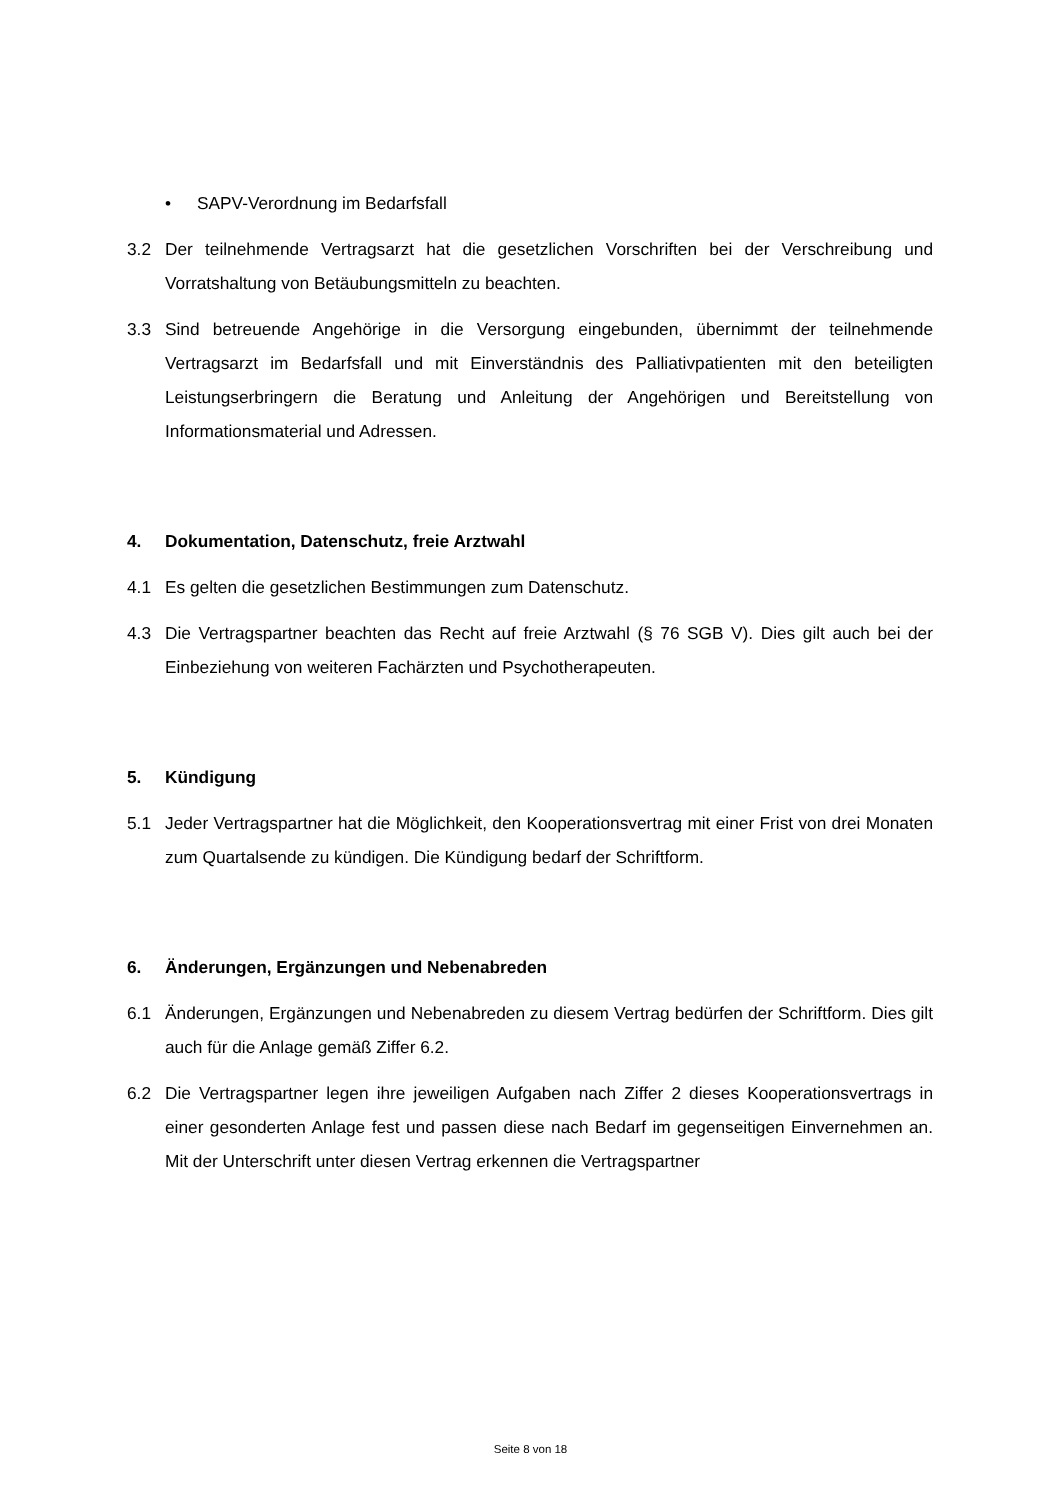• SAPV-Verordnung im Bedarfsfall
3.2 Der teilnehmende Vertragsarzt hat die gesetzlichen Vorschriften bei der Verschreibung und Vorratshaltung von Betäubungsmitteln zu beachten.
3.3 Sind betreuende Angehörige in die Versorgung eingebunden, übernimmt der teilnehmende Vertragsarzt im Bedarfsfall und mit Einverständnis des Palliativpatienten mit den beteiligten Leistungserbringern die Beratung und Anleitung der Angehörigen und Bereitstellung von Informationsmaterial und Adressen.
4. Dokumentation, Datenschutz, freie Arztwahl
4.1 Es gelten die gesetzlichen Bestimmungen zum Datenschutz.
4.3 Die Vertragspartner beachten das Recht auf freie Arztwahl (§ 76 SGB V). Dies gilt auch bei der Einbeziehung von weiteren Fachärzten und Psychotherapeuten.
5. Kündigung
5.1 Jeder Vertragspartner hat die Möglichkeit, den Kooperationsvertrag mit einer Frist von drei Monaten zum Quartalsende zu kündigen. Die Kündigung bedarf der Schriftform.
6. Änderungen, Ergänzungen und Nebenabreden
6.1 Änderungen, Ergänzungen und Nebenabreden zu diesem Vertrag bedürfen der Schriftform. Dies gilt auch für die Anlage gemäß Ziffer 6.2.
6.2 Die Vertragspartner legen ihre jeweiligen Aufgaben nach Ziffer 2 dieses Kooperationsvertrags in einer gesonderten Anlage fest und passen diese nach Bedarf im gegenseitigen Einvernehmen an. Mit der Unterschrift unter diesen Vertrag erkennen die Vertragspartner
Seite 8 von 18